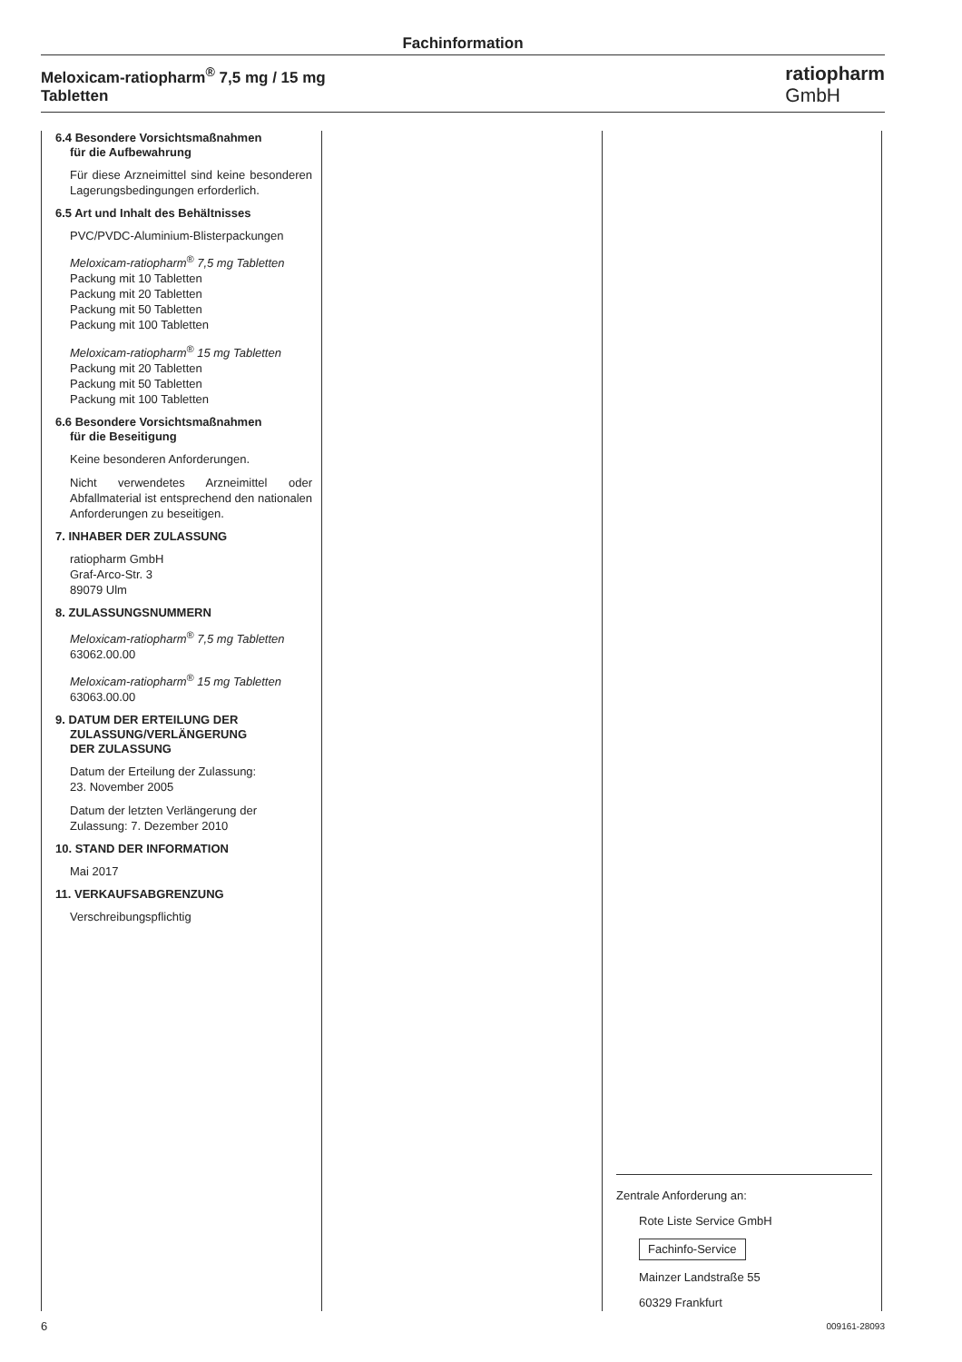Fachinformation
Meloxicam-ratiopharm<sup>®</sup> 7,5 mg / 15 mg
Tabletten
ratiopharm
GmbH
6.4 Besondere Vorsichtsmaßnahmen
für die Aufbewahrung
Für diese Arzneimittel sind keine besonderen Lagerungsbedingungen erforderlich.
6.5 Art und Inhalt des Behältnisses
PVC/PVDC-Aluminium-Blisterpackungen
Meloxicam-ratiopharm<sup>®</sup> 7,5 mg Tabletten
Packung mit 10 Tabletten
Packung mit 20 Tabletten
Packung mit 50 Tabletten
Packung mit 100 Tabletten
Meloxicam-ratiopharm<sup>®</sup> 15 mg Tabletten
Packung mit 20 Tabletten
Packung mit 50 Tabletten
Packung mit 100 Tabletten
6.6 Besondere Vorsichtsmaßnahmen
für die Beseitigung
Keine besonderen Anforderungen.
Nicht verwendetes Arzneimittel oder Abfallmaterial ist entsprechend den nationalen Anforderungen zu beseitigen.
7. INHABER DER ZULASSUNG
ratiopharm GmbH
Graf-Arco-Str. 3
89079 Ulm
8. ZULASSUNGSNUMMERN
Meloxicam-ratiopharm<sup>®</sup> 7,5 mg Tabletten
63062.00.00
Meloxicam-ratiopharm<sup>®</sup> 15 mg Tabletten
63063.00.00
9. DATUM DER ERTEILUNG DER
ZULASSUNG/VERLÄNGERUNG
DER ZULASSUNG
Datum der Erteilung der Zulassung:
23. November 2005
Datum der letzten Verlängerung der Zulassung: 7. Dezember 2010
10. STAND DER INFORMATION
Mai 2017
11. VERKAUFSABGRENZUNG
Verschreibungspflichtig
Zentrale Anforderung an:
Rote Liste Service GmbH
Fachinfo-Service
Mainzer Landstraße 55
60329 Frankfurt
6 009161-28093